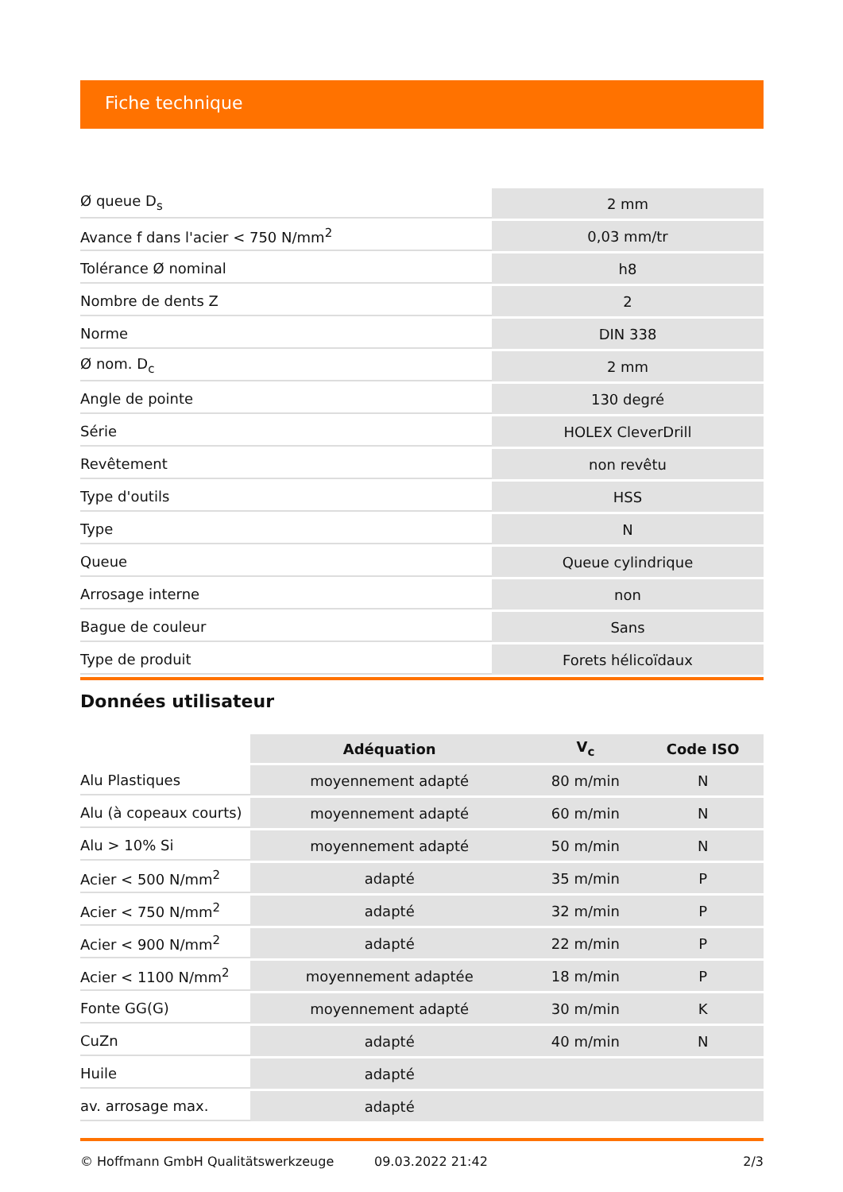Fiche technique
| Ø queue D<sub>s</sub> | 2 mm |
| Avance f dans l'acier < 750 N/mm<sup>2</sup> | 0,03 mm/tr |
| Tolérance Ø nominal | h8 |
| Nombre de dents Z | 2 |
| Norme | DIN 338 |
| Ø nom. D<sub>c</sub> | 2 mm |
| Angle de pointe | 130 degré |
| Série | HOLEX CleverDrill |
| Revêtement | non revêtu |
| Type d'outils | HSS |
| Type | N |
| Queue | Queue cylindrique |
| Arrosage interne | non |
| Bague de couleur | Sans |
| Type de produit | Forets hélicoïdaux |
Données utilisateur
| | Adéquation | V<sub>c</sub> | Code ISO |
| --- | --- | --- | --- |
| Alu Plastiques | moyennement adapté | 80 m/min | N |
| Alu (à copeaux courts) | moyennement adapté | 60 m/min | N |
| Alu > 10% Si | moyennement adapté | 50 m/min | N |
| Acier < 500 N/mm<sup>2</sup> | adapté | 35 m/min | P |
| Acier < 750 N/mm<sup>2</sup> | adapté | 32 m/min | P |
| Acier < 900 N/mm<sup>2</sup> | adapté | 22 m/min | P |
| Acier < 1100 N/mm<sup>2</sup> | moyennement adaptée | 18 m/min | P |
| Fonte GG(G) | moyennement adapté | 30 m/min | K |
| CuZn | adapté | 40 m/min | N |
| Huile | adapté | | |
| av. arrosage max. | adapté | | |
© Hoffmann GmbH Qualitätswerkzeuge 09.03.2022 21:42 2/3